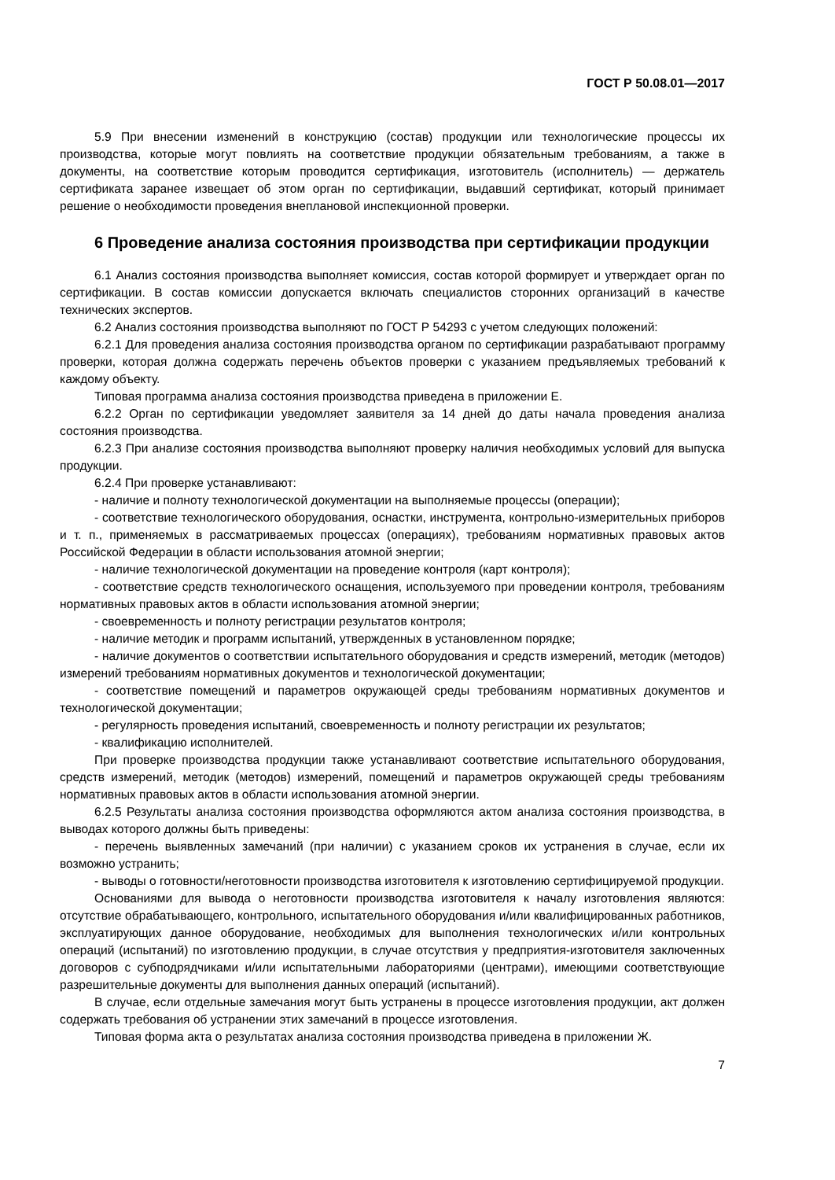ГОСТ Р 50.08.01—2017
5.9 При внесении изменений в конструкцию (состав) продукции или технологические процессы их производства, которые могут повлиять на соответствие продукции обязательным требованиям, а также в документы, на соответствие которым проводится сертификация, изготовитель (исполнитель) — держатель сертификата заранее извещает об этом орган по сертификации, выдавший сертификат, который принимает решение о необходимости проведения внеплановой инспекционной проверки.
6 Проведение анализа состояния производства при сертификации продукции
6.1 Анализ состояния производства выполняет комиссия, состав которой формирует и утверждает орган по сертификации. В состав комиссии допускается включать специалистов сторонних организаций в качестве технических экспертов.
6.2 Анализ состояния производства выполняют по ГОСТ Р 54293 с учетом следующих положений:
6.2.1 Для проведения анализа состояния производства органом по сертификации разрабатывают программу проверки, которая должна содержать перечень объектов проверки с указанием предъявляемых требований к каждому объекту.
Типовая программа анализа состояния производства приведена в приложении Е.
6.2.2 Орган по сертификации уведомляет заявителя за 14 дней до даты начала проведения анализа состояния производства.
6.2.3 При анализе состояния производства выполняют проверку наличия необходимых условий для выпуска продукции.
6.2.4 При проверке устанавливают:
- наличие и полноту технологической документации на выполняемые процессы (операции);
- соответствие технологического оборудования, оснастки, инструмента, контрольно-измерительных приборов и т. п., применяемых в рассматриваемых процессах (операциях), требованиям нормативных правовых актов Российской Федерации в области использования атомной энергии;
- наличие технологической документации на проведение контроля (карт контроля);
- соответствие средств технологического оснащения, используемого при проведении контроля, требованиям нормативных правовых актов в области использования атомной энергии;
- своевременность и полноту регистрации результатов контроля;
- наличие методик и программ испытаний, утвержденных в установленном порядке;
- наличие документов о соответствии испытательного оборудования и средств измерений, методик (методов) измерений требованиям нормативных документов и технологической документации;
- соответствие помещений и параметров окружающей среды требованиям нормативных документов и технологической документации;
- регулярность проведения испытаний, своевременность и полноту регистрации их результатов;
- квалификацию исполнителей.
При проверке производства продукции также устанавливают соответствие испытательного оборудования, средств измерений, методик (методов) измерений, помещений и параметров окружающей среды требованиям нормативных правовых актов в области использования атомной энергии.
6.2.5 Результаты анализа состояния производства оформляются актом анализа состояния производства, в выводах которого должны быть приведены:
- перечень выявленных замечаний (при наличии) с указанием сроков их устранения в случае, если их возможно устранить;
- выводы о готовности/неготовности производства изготовителя к изготовлению сертифицируемой продукции.
Основаниями для вывода о неготовности производства изготовителя к началу изготовления являются: отсутствие обрабатывающего, контрольного, испытательного оборудования и/или квалифицированных работников, эксплуатирующих данное оборудование, необходимых для выполнения технологических и/или контрольных операций (испытаний) по изготовлению продукции, в случае отсутствия у предприятия-изготовителя заключенных договоров с субподрядчиками и/или испытательными лабораториями (центрами), имеющими соответствующие разрешительные документы для выполнения данных операций (испытаний).
В случае, если отдельные замечания могут быть устранены в процессе изготовления продукции, акт должен содержать требования об устранении этих замечаний в процессе изготовления.
Типовая форма акта о результатах анализа состояния производства приведена в приложении Ж.
7